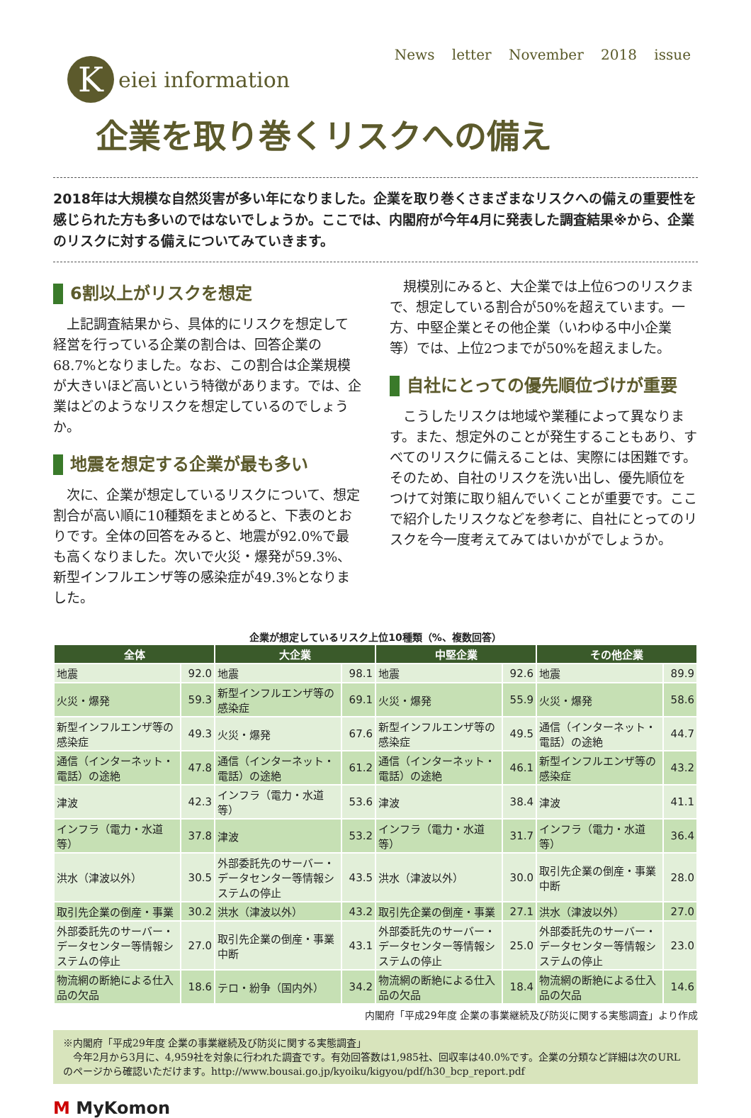News letter November 2018 issue
K
eiei information
企業を取り巻くリスクへの備え
2018年は大規模な自然災害が多い年になりました。企業を取り巻くさまざまなリスクへの備えの重要性を感じられた方も多いのではないでしょうか。ここでは、内閣府が今年4月に発表した調査結果※から、企業のリスクに対する備えについてみていきます。
6割以上がリスクを想定
上記調査結果から、具体的にリスクを想定して経営を行っている企業の割合は、回答企業の68.7%となりました。なお、この割合は企業規模が大きいほど高いという特徴があります。では、企業はどのようなリスクを想定しているのでしょうか。
地震を想定する企業が最も多い
次に、企業が想定しているリスクについて、想定割合が高い順に10種類をまとめると、下表のとおりです。全体の回答をみると、地震が92.0%で最も高くなりました。次いで火災・爆発が59.3%、新型インフルエンザ等の感染症が49.3%となりました。
規模別にみると、大企業では上位6つのリスクまで、想定している割合が50%を超えています。一方、中堅企業とその他企業（いわゆる中小企業等）では、上位2つまでが50%を超えました。
自社にとっての優先順位づけが重要
こうしたリスクは地域や業種によって異なります。また、想定外のことが発生することもあり、すべてのリスクに備えることは、実際には困難です。そのため、自社のリスクを洗い出し、優先順位をつけて対策に取り組んでいくことが重要です。ここで紹介したリスクなどを参考に、自社にとってのリスクを今一度考えてみてはいかがでしょうか。
企業が想定しているリスク上位10種類（%、複数回答）
| 全体 | | 大企業 | | 中堅企業 | | その他企業 | |
| --- | --- | --- | --- | --- | --- | --- | --- |
| 地震 | 92.0 | 地震 | 98.1 | 地震 | 92.6 | 地震 | 89.9 |
| 火災・爆発 | 59.3 | 新型インフルエンザ等の感染症 | 69.1 | 火災・爆発 | 55.9 | 火災・爆発 | 58.6 |
| 新型インフルエンザ等の感染症 | 49.3 | 火災・爆発 | 67.6 | 新型インフルエンザ等の感染症 | 49.5 | 通信（インターネット・電話）の途絶 | 44.7 |
| 通信（インターネット・電話）の途絶 | 47.8 | 通信（インターネット・電話）の途絶 | 61.2 | 通信（インターネット・電話）の途絶 | 46.1 | 新型インフルエンザ等の感染症 | 43.2 |
| 津波 | 42.3 | インフラ（電力・水道等） | 53.6 | 津波 | 38.4 | 津波 | 41.1 |
| インフラ（電力・水道等） | 37.8 | 津波 | 53.2 | インフラ（電力・水道等） | 31.7 | インフラ（電力・水道等） | 36.4 |
| 洪水（津波以外） | 30.5 | 外部委託先のサーバー・データセンター等情報システムの停止 | 43.5 | 洪水（津波以外） | 30.0 | 取引先企業の倒産・事業中断 | 28.0 |
| 取引先企業の倒産・事業 | 30.2 | 洪水（津波以外） | 43.2 | 取引先企業の倒産・事業 | 27.1 | 洪水（津波以外） | 27.0 |
| 外部委託先のサーバー・データセンター等情報システムの停止 | 27.0 | 取引先企業の倒産・事業中断 | 43.1 | 外部委託先のサーバー・データセンター等情報システムの停止 | 25.0 | 外部委託先のサーバー・データセンター等情報システムの停止 | 23.0 |
| 物流網の断絶による仕入品の欠品 | 18.6 | テロ・紛争（国内外） | 34.2 | 物流網の断絶による仕入品の欠品 | 18.4 | 物流網の断絶による仕入品の欠品 | 14.6 |
内閣府「平成29年度 企業の事業継続及び防災に関する実態調査」より作成
※内閣府「平成29年度 企業の事業継続及び防災に関する実態調査」
　今年2月から3月に、4,959社を対象に行われた調査です。有効回答数は1,985社、回収率は40.0%です。企業の分類など詳細は次のURLのページから確認いただけます。http://www.bousai.go.jp/kyoiku/kigyou/pdf/h30_bcp_report.pdf
M MyKomon